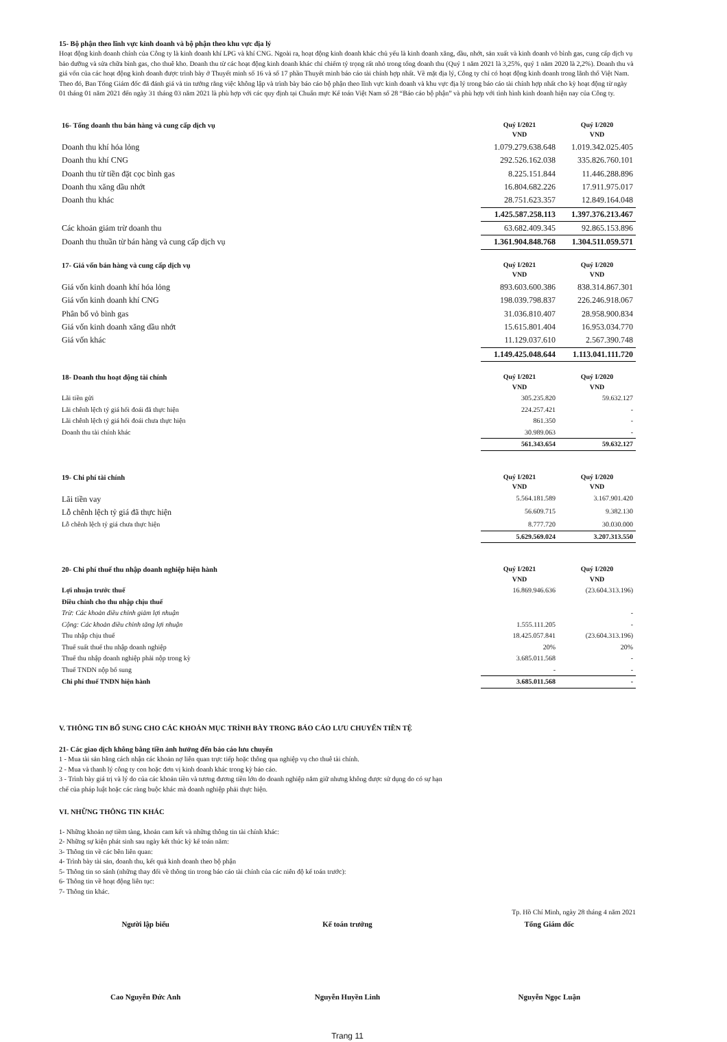15- Bộ phận theo lĩnh vực kinh doanh và bộ phận theo khu vực địa lý
Hoạt động kinh doanh chính của Công ty là kinh doanh khí LPG và khí CNG. Ngoài ra, hoạt động kinh doanh khác chủ yếu là kinh doanh xăng, dầu, nhớt, sản xuất và kinh doanh vỏ bình gas, cung cấp dịch vụ bảo dưỡng và sửa chữa bình gas, cho thuê kho. Doanh thu từ các hoạt động kinh doanh khác chỉ chiếm tỷ trọng rất nhỏ trong tổng doanh thu (Quý 1 năm 2021 là 3,25%, quý 1 năm 2020 là 2,2%). Doanh thu và giá vốn của các hoạt động kinh doanh được trình bày ở Thuyết minh số 16 và số 17 phần Thuyết minh báo cáo tài chính hợp nhất. Về mặt địa lý, Công ty chỉ có hoạt động kinh doanh trong lãnh thổ Việt Nam. Theo đó, Ban Tổng Giám đốc đã đánh giá và tin tưởng rằng việc không lập và trình bày báo cáo bộ phận theo lĩnh vực kinh doanh và khu vực địa lý trong báo cáo tài chính hợp nhất cho kỳ hoạt động từ ngày 01 tháng 01 năm 2021 đến ngày 31 tháng 03 năm 2021 là phù hợp với các quy định tại Chuẩn mực Kế toán Việt Nam số 28 “Báo cáo bộ phận” và phù hợp với tình hình kinh doanh hiện nay của Công ty.
| 16- Tổng doanh thu bán hàng và cung cấp dịch vụ | Quý I/2021 VND | Quý I/2020 VND |
| Doanh thu khí hóa lỏng | 1.079.279.638.648 | 1.019.342.025.405 |
| Doanh thu khí CNG | 292.526.162.038 | 335.826.760.101 |
| Doanh thu từ tiền đặt cọc bình gas | 8.225.151.844 | 11.446.288.896 |
| Doanh thu xăng dầu nhớt | 16.804.682.226 | 17.911.975.017 |
| Doanh thu khác | 28.751.623.357 | 12.849.164.048 |
| | 1.425.587.258.113 | 1.397.376.213.467 |
| Các khoản giảm trừ doanh thu | 63.682.409.345 | 92.865.153.896 |
| Doanh thu thuần từ bán hàng và cung cấp dịch vụ | 1.361.904.848.768 | 1.304.511.059.571 |
| 17- Giá vốn bán hàng và cung cấp dịch vụ | Quý I/2021 VND | Quý I/2020 VND |
| Giá vốn kinh doanh khí hóa lỏng | 893.603.600.386 | 838.314.867.301 |
| Giá vốn kinh doanh khí CNG | 198.039.798.837 | 226.246.918.067 |
| Phân bổ vỏ bình gas | 31.036.810.407 | 28.958.900.834 |
| Giá vốn kinh doanh xăng dầu nhớt | 15.615.801.404 | 16.953.034.770 |
| Giá vốn khác | 11.129.037.610 | 2.567.390.748 |
| | 1.149.425.048.644 | 1.113.041.111.720 |
| 18- Doanh thu hoạt động tài chính | Quý I/2021 VND | Quý I/2020 VND |
| Lãi tiền gửi | 305.235.820 | 59.632.127 |
| Lãi chênh lệch tỷ giá hối đoái đã thực hiện | 224.257.421 | - |
| Lãi chênh lệch tỷ giá hối đoái chưa thực hiện | 861.350 | - |
| Doanh thu tài chính khác | 30.989.063 | - |
| | 561.343.654 | 59.632.127 |
| 19- Chi phí tài chính | Quý I/2021 VND | Quý I/2020 VND |
| Lãi tiền vay | 5.564.181.589 | 3.167.901.420 |
| Lỗ chênh lệch tỷ giá đã thực hiện | 56.609.715 | 9.382.130 |
| Lỗ chênh lệch tỷ giá chưa thực hiện | 8.777.720 | 30.030.000 |
| | 5.629.569.024 | 3.207.313.550 |
| 20- Chi phí thuế thu nhập doanh nghiệp hiện hành | Quý I/2021 VND | Quý I/2020 VND |
| Lợi nhuận trước thuế | 16.869.946.636 | (23.604.313.196) |
| Điều chỉnh cho thu nhập chịu thuế | | |
| Trừ: Các khoản điều chỉnh giảm lợi nhuận | | - |
| Cộng: Các khoản điều chỉnh tăng lợi nhuận | 1.555.111.205 | - |
| Thu nhập chịu thuế | 18.425.057.841 | (23.604.313.196) |
| Thuế suất thuế thu nhập doanh nghiệp | 20% | 20% |
| Thuế thu nhập doanh nghiệp phải nộp trong kỳ | 3.685.011.568 | - |
| Thuế TNDN nộp bổ sung | - | - |
| Chi phí thuế TNDN hiện hành | 3.685.011.568 | - |
V. THÔNG TIN BỔ SUNG CHO CÁC KHOẢN MỤC TRÌNH BÀY TRONG BÁO CÁO LƯU CHUYỂN TIỀN TỆ
21- Các giao dịch không bằng tiền ảnh hưởng đến báo cáo lưu chuyển
1 - Mua tài sản bằng cách nhận các khoản nợ liên quan trực tiếp hoặc thông qua nghiệp vụ cho thuê tài chính.
2 - Mua và thanh lý công ty con hoặc đơn vị kinh doanh khác trong kỳ báo cáo.
3 - Trình bày giá trị và lý do của các khoản tiền và tương đương tiền lớn do doanh nghiệp nắm giữ nhưng không được sử dụng do có sự hạn
chế của pháp luật hoặc các ràng buộc khác mà doanh nghiệp phải thực hiện.
VI. NHỮNG THÔNG TIN KHÁC
1- Những khoản nợ tiềm tàng, khoản cam kết và những thông tin tài chính khác:
2- Những sự kiện phát sinh sau ngày kết thúc kỳ kế toán năm:
3- Thông tin về các bên liên quan:
4- Trình bày tài sản, doanh thu, kết quả kinh doanh theo bộ phận
5- Thông tin so sánh (những thay đổi về thông tin trong báo cáo tài chính của các niên độ kế toán trước):
6- Thông tin về hoạt động liên tục:
7- Thông tin khác.
Tp. Hồ Chí Minh, ngày 28 tháng 4 năm 2021
Người lập biểu
Cao Nguyễn Đức Anh
Kế toán trưởng
Nguyễn Huyền Linh
Tổng Giám đốc
Nguyễn Ngọc Luận
Trang 11